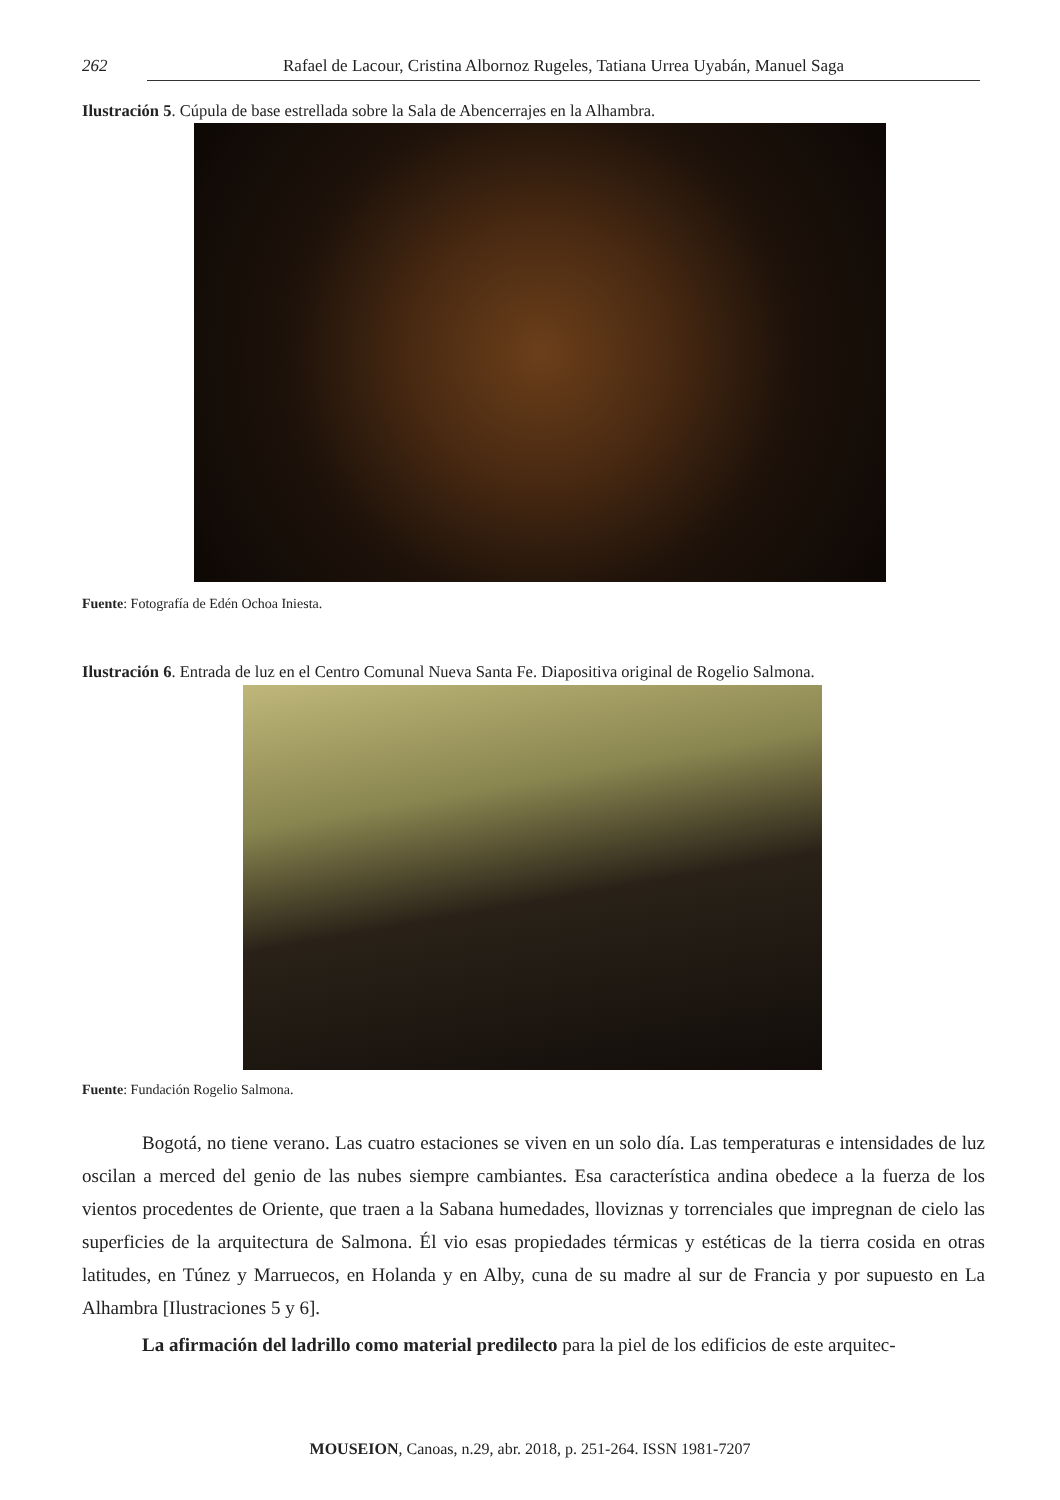262 Rafael de Lacour, Cristina Albornoz Rugeles, Tatiana Urrea Uyabán, Manuel Saga
Ilustración 5. Cúpula de base estrellada sobre la Sala de Abencerrajes en la Alhambra.
Fuente: Fotografía de Edén Ochoa Iniesta.
Ilustración 6. Entrada de luz en el Centro Comunal Nueva Santa Fe. Diapositiva original de Rogelio Salmona.
Fuente: Fundación Rogelio Salmona.
Bogotá, no tiene verano. Las cuatro estaciones se viven en un solo día. Las temperaturas e intensidades de luz oscilan a merced del genio de las nubes siempre cambiantes. Esa característica andina obedece a la fuerza de los vientos procedentes de Oriente, que traen a la Sabana humedades, lloviznas y torrenciales que impregnan de cielo las superficies de la arquitectura de Salmona. Él vio esas propiedades térmicas y estéticas de la tierra cosida en otras latitudes, en Túnez y Marruecos, en Holanda y en Alby, cuna de su madre al sur de Francia y por supuesto en La Alhambra [Ilustraciones 5 y 6].
La afirmación del ladrillo como material predilecto para la piel de los edificios de este arquitec-
MOUSEION, Canoas, n.29, abr. 2018, p. 251-264. ISSN 1981-7207